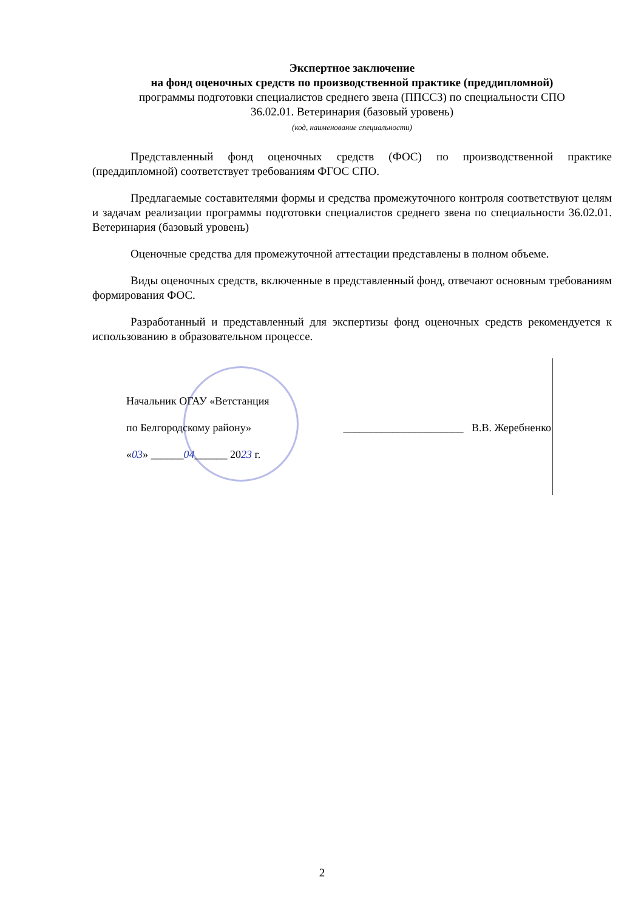Экспертное заключение
на фонд оценочных средств по производственной практике (преддипломной)
программы подготовки специалистов среднего звена (ППССЗ) по специальности СПО
36.02.01. Ветеринария (базовый уровень)
(код, наименование специальности)
Представленный фонд оценочных средств (ФОС) по производственной практике (преддипломной) соответствует требованиям ФГОС СПО.
Предлагаемые составителями формы и средства промежуточного контроля соответствуют целям и задачам реализации программы подготовки специалистов среднего звена по специальности 36.02.01. Ветеринария (базовый уровень)
Оценочные средства для промежуточной аттестации представлены в полном объеме.
Виды оценочных средств, включенные в представленный фонд, отвечают основным требованиям формирования ФОС.
Разработанный и представленный для экспертизы фонд оценочных средств рекомендуется к использованию в образовательном процессе.
Начальник ОГАУ «Ветстанция
по Белгородскому району» ______________________ В.В. Жеребненко
«03» ______04______ 2023 г.
2